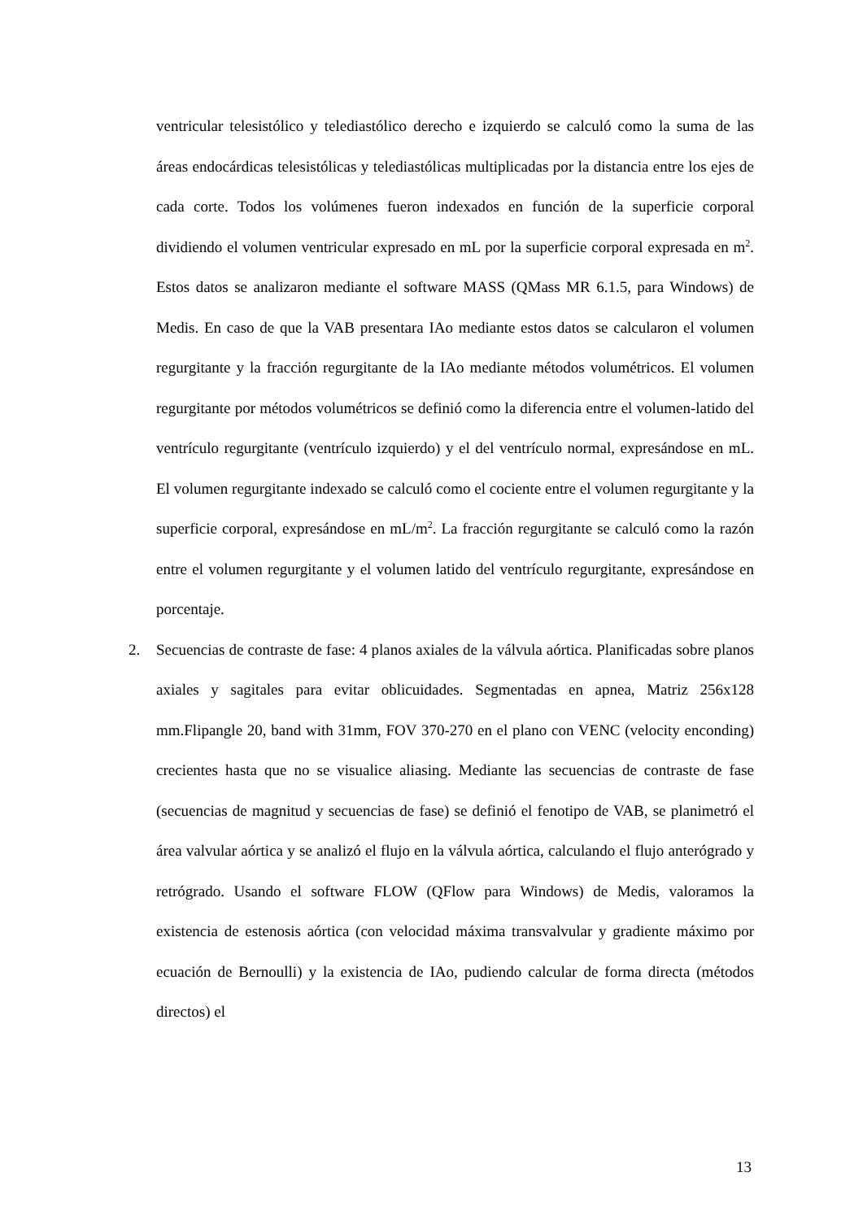ventricular telesistólico y telediastólico derecho e izquierdo se calculó como la suma de las áreas endocárdicas telesistólicas y telediastólicas multiplicadas por la distancia entre los ejes de cada corte. Todos los volúmenes fueron indexados en función de la superficie corporal dividiendo el volumen ventricular expresado en mL por la superficie corporal expresada en m<sup>2</sup>. Estos datos se analizaron mediante el software MASS (QMass MR 6.1.5, para Windows) de Medis. En caso de que la VAB presentara IAo mediante estos datos se calcularon el volumen regurgitante y la fracción regurgitante de la IAo mediante métodos volumétricos. El volumen regurgitante por métodos volumétricos se definió como la diferencia entre el volumen-latido del ventrículo regurgitante (ventrículo izquierdo) y el del ventrículo normal, expresándose en mL. El volumen regurgitante indexado se calculó como el cociente entre el volumen regurgitante y la superficie corporal, expresándose en mL/m<sup>2</sup>. La fracción regurgitante se calculó como la razón entre el volumen regurgitante y el volumen latido del ventrículo regurgitante, expresándose en porcentaje.
2. Secuencias de contraste de fase: 4 planos axiales de la válvula aórtica. Planificadas sobre planos axiales y sagitales para evitar oblicuidades. Segmentadas en apnea, Matriz 256x128 mm.Flipangle 20, band with 31mm, FOV 370-270 en el plano con VENC (velocity enconding) crecientes hasta que no se visualice aliasing. Mediante las secuencias de contraste de fase (secuencias de magnitud y secuencias de fase) se definió el fenotipo de VAB, se planimetró el área valvular aórtica y se analizó el flujo en la válvula aórtica, calculando el flujo anterógrado y retrógrado. Usando el software FLOW (QFlow para Windows) de Medis, valoramos la existencia de estenosis aórtica (con velocidad máxima transvalvular y gradiente máximo por ecuación de Bernoulli) y la existencia de IAo, pudiendo calcular de forma directa (métodos directos) el
13